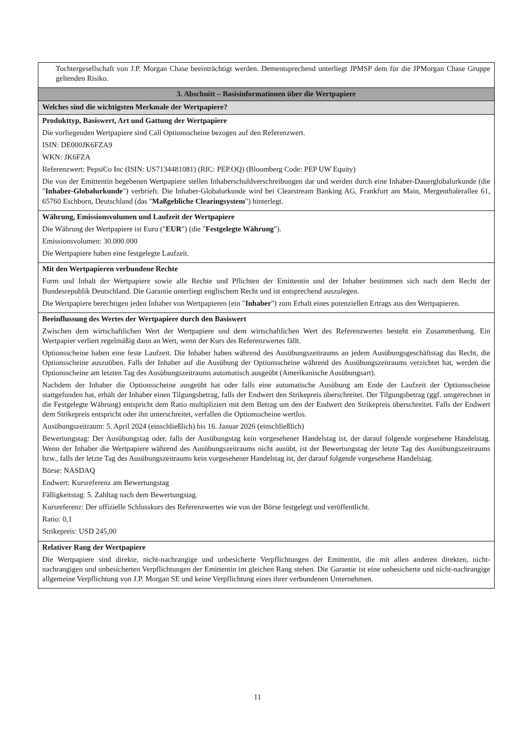| Tochtergesellschaft von J.P. Morgan Chase beeinträchtigt werden. Dementsprechend unterliegt JPMSP dem für die JPMorgan Chase Gruppe geltenden Risiko. |
| 3. Abschnitt – Basisinformationen über die Wertpapiere |
| Welches sind die wichtigsten Merkmale der Wertpapiere? |
| Produkttyp, Basiswert, Art und Gattung der Wertpapiere Die vorliegenden Wertpapiere sind Call Optionsscheine bezogen auf den Referenzwert. ISIN: DE000JK6FZA9 WKN: JK6FZA Referenzwert: PepsiCo Inc (ISIN: US7134481081) (RIC: PEP.OQ) (Bloomberg Code: PEP UW Equity) Die von der Emittentin begebenen Wertpapiere stellen Inhaberschuldverschreibungen dar und werden durch eine Inhaber-Dauerglobalurkunde (die " Inhaber-Globalurkunde ") verbrieft. Die Inhaber-Globalurkunde wird bei Clearstream Banking AG, Frankfurt am Main, Mergenthalerallee 61, 65760 Eschborn, Deutschland (das " Maßgebliche Clearingsystem ") hinterlegt. |
| Währung, Emissionsvolumen und Laufzeit der Wertpapiere Die Währung der Wertpapiere ist Euro (" EUR ") (die " Festgelegte Währung "). Emissionsvolumen: 30.000.000 Die Wertpapiere haben eine festgelegte Laufzeit. |
| Mit den Wertpapieren verbundene Rechte Form und Inhalt der Wertpapiere sowie alle Rechte und Pflichten der Emittentin und der Inhaber bestimmen sich nach dem Recht der Bundesrepublik Deutschland. Die Garantie unterliegt englischem Recht und ist entsprechend auszulegen. Die Wertpapiere berechtigen jeden Inhaber von Wertpapieren (ein " Inhaber ") zum Erhalt eines potenziellen Ertrags aus den Wertpapieren. |
| Beeinflussung des Wertes der Wertpapiere durch den Basiswert Zwischen dem wirtschaftlichen Wert der Wertpapiere und dem wirtschaftlichen Wert des Referenzwertes besteht ein Zusammenhang. Ein Wertpapier verliert regelmäßig dann an Wert, wenn der Kurs des Referenzwertes fällt. Optionsscheine haben eine feste Laufzeit. Die Inhaber haben während des Ausübungszeitraums an jedem Ausübungsgeschäftstag das Recht, die Optionsscheine auszuüben. Falls der Inhaber auf die Ausübung der Optionsscheine während des Ausübungszeitraums verzichtet hat, werden die Optionsscheine am letzten Tag des Ausübungszeitraums automatisch ausgeübt (Amerikanische Ausübungsart). Nachdem der Inhaber die Optionsscheine ausgeübt hat oder falls eine automatische Ausübung am Ende der Laufzeit der Optionsscheine stattgefunden hat, erhält der Inhaber einen Tilgungsbetrag, falls der Endwert den Strikepreis überschreitet. Der Tilgungsbetrag (ggf. umgerechnet in die Festgelegte Währung) entspricht dem Ratio multipliziert mit dem Betrag um den der Endwert den Strikepreis überschreitet. Falls der Endwert dem Strikepreis entspricht oder ihn unterschreitet, verfallen die Optionsscheine wertlos. Ausübungszeitraum: 5. April 2024 (einschließlich) bis 16. Januar 2026 (einschließlich) Bewertungstag: Der Ausübungstag oder, falls der Ausübungstag kein vorgesehener Handelstag ist, der darauf folgende vorgesehene Handelstag. Wenn der Inhaber die Wertpapiere während des Ausübungszeitraums nicht ausübt, ist der Bewertungstag der letzte Tag des Ausübungszeitraums bzw., falls der letzte Tag des Ausübungszeitraums kein vorgesehener Handelstag ist, der darauf folgende vorgesehene Handelstag. Börse: NASDAQ Endwert: Kursreferenz am Bewertungstag Fälligkeitstag: 5. Zahltag nach dem Bewertungstag. Kursreferenz: Der offizielle Schlusskurs des Referenzwertes wie von der Börse festgelegt und veröffentlicht. Ratio: 0,1 Strikepreis: USD 245,00 |
| Relativer Rang der Wertpapiere Die Wertpapiere sind direkte, nicht-nachrangige und unbesicherte Verpflichtungen der Emittentin, die mit allen anderen direkten, nicht-nachrangigen und unbesicherten Verpflichtungen der Emittentin im gleichen Rang stehen. Die Garantie ist eine unbesicherte und nicht-nachrangige allgemeine Verpflichtung von J.P. Morgan SE und keine Verpflichtung eines ihrer verbundenen Unternehmen. |
11